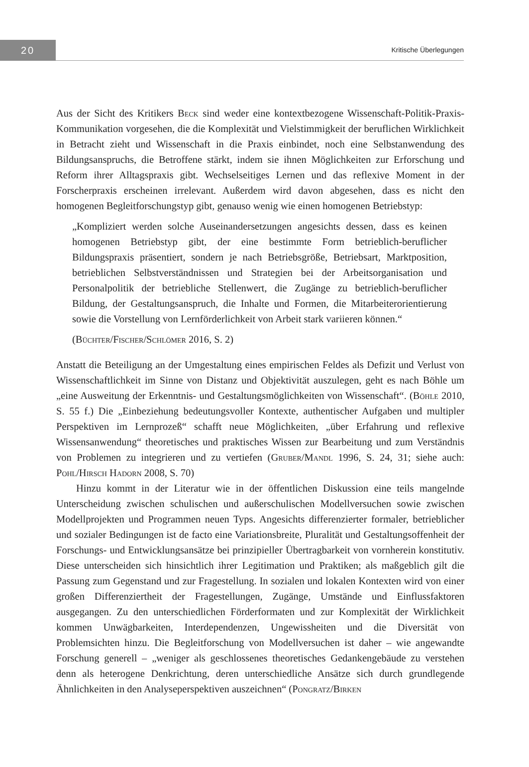20
Kritische Überlegungen
Aus der Sicht des Kritikers Beck sind weder eine kontextbezogene Wissenschaft-Politik-Praxis-Kommunikation vorgesehen, die die Komplexität und Vielstimmigkeit der beruflichen Wirklichkeit in Betracht zieht und Wissenschaft in die Praxis einbindet, noch eine Selbstanwendung des Bildungsanspruchs, die Betroffene stärkt, indem sie ihnen Möglichkeiten zur Erforschung und Reform ihrer Alltagspraxis gibt. Wechselseitiges Lernen und das reflexive Moment in der Forscherpraxis erscheinen irrelevant. Außerdem wird davon abgesehen, dass es nicht den homogenen Begleitforschungstyp gibt, genauso wenig wie einen homogenen Betriebstyp:
„Kompliziert werden solche Auseinandersetzungen angesichts dessen, dass es keinen homogenen Betriebstyp gibt, der eine bestimmte Form betrieblich-beruflicher Bildungspraxis präsentiert, sondern je nach Betriebsgröße, Betriebsart, Marktposition, betrieblichen Selbstverständnissen und Strategien bei der Arbeitsorganisation und Personalpolitik der betriebliche Stellenwert, die Zugänge zu betrieblich-beruflicher Bildung, der Gestaltungsanspruch, die Inhalte und Formen, die Mitarbeiterorientierung sowie die Vorstellung von Lernförderlichkeit von Arbeit stark variieren können.“
(Büchter/Fischer/Schlömer 2016, S. 2)
Anstatt die Beteiligung an der Umgestaltung eines empirischen Feldes als Defizit und Verlust von Wissenschaftlichkeit im Sinne von Distanz und Objektivität auszulegen, geht es nach Böhle um „eine Ausweitung der Erkenntnis- und Gestaltungsmöglichkeiten von Wissenschaft“. (Böhle 2010, S. 55 f.) Die „Einbeziehung bedeutungsvoller Kontexte, authentischer Aufgaben und multipler Perspektiven im Lernprozeß“ schafft neue Möglichkeiten, „über Erfahrung und reflexive Wissensanwendung“ theoretisches und praktisches Wissen zur Bearbeitung und zum Verständnis von Problemen zu integrieren und zu vertiefen (Gruber/Mandl 1996, S. 24, 31; siehe auch: Pohl/Hirsch Hadorn 2008, S. 70)
Hinzu kommt in der Literatur wie in der öffentlichen Diskussion eine teils mangelnde Unterscheidung zwischen schulischen und außerschulischen Modellversuchen sowie zwischen Modellprojekten und Programmen neuen Typs. Angesichts differenzierter formaler, betrieblicher und sozialer Bedingungen ist de facto eine Variationsbreite, Pluralität und Gestaltungsoffenheit der Forschungs- und Entwicklungsansätze bei prinzipieller Übertragbarkeit von vornherein konstitutiv. Diese unterscheiden sich hinsichtlich ihrer Legitimation und Praktiken; als maßgeblich gilt die Passung zum Gegenstand und zur Fragestellung. In sozialen und lokalen Kontexten wird von einer großen Differenziertheit der Fragestellungen, Zugänge, Umstände und Einflussfaktoren ausgegangen. Zu den unterschiedlichen Förderformaten und zur Komplexität der Wirklichkeit kommen Unwägbarkeiten, Interdependenzen, Ungewissheiten und die Diversität von Problemsichten hinzu. Die Begleitforschung von Modellversuchen ist daher – wie angewandte Forschung generell – „weniger als geschlossenes theoretisches Gedankengebäude zu verstehen denn als heterogene Denkrichtung, deren unterschiedliche Ansätze sich durch grundlegende Ähnlichkeiten in den Analyseperspektiven auszeichnen“ (Pongratz/Birken